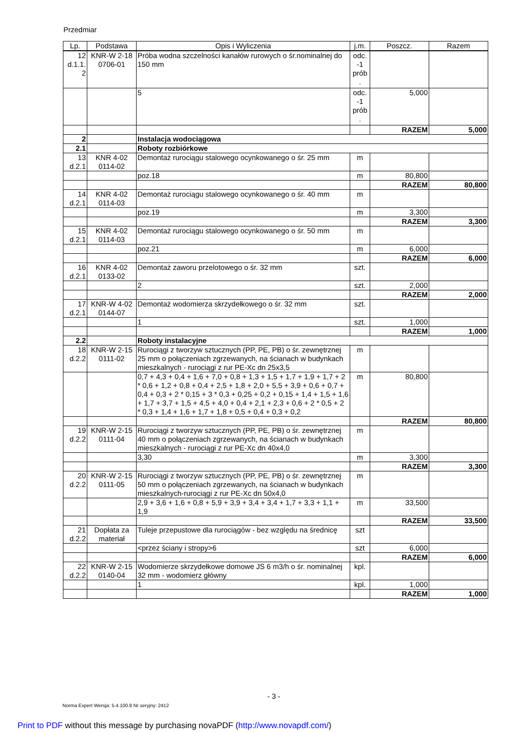Przedmiar
| Lp. | Podstawa | Opis i Wyliczenia | j.m. | Poszcz. | Razem |
| --- | --- | --- | --- | --- | --- |
| 12 d.1.1. 2 | KNR-W 2-18 0706-01 | Próba wodna szczelności kanałów rurowych o śr.nominalnej do 150 mm | odc. -1 prób . | | |
| | | 5 | odc. -1 prób . | 5,000 | |
| | | | | RAZEM | 5,000 |
| 2 | | Instalacja wodociągowa | | | |
| 2.1 | | Roboty rozbiórkowe | | | |
| 13 d.2.1 | KNR 4-02 0114-02 | Demontaż rurociągu stalowego ocynkowanego o śr. 25 mm | m | | |
| | | poz.18 | m | 80,800 | |
| | | | | RAZEM | 80,800 |
| 14 d.2.1 | KNR 4-02 0114-03 | Demontaż rurociągu stalowego ocynkowanego o śr. 40 mm | m | | |
| | | poz.19 | m | 3,300 | |
| | | | | RAZEM | 3,300 |
| 15 d.2.1 | KNR 4-02 0114-03 | Demontaż rurociągu stalowego ocynkowanego o śr. 50 mm | m | | |
| | | poz.21 | m | 6,000 | |
| | | | | RAZEM | 6,000 |
| 16 d.2.1 | KNR 4-02 0133-02 | Demontaż zaworu przelotowego o śr. 32 mm | szt. | | |
| | | 2 | szt. | 2,000 | |
| | | | | RAZEM | 2,000 |
| 17 d.2.1 | KNR-W 4-02 0144-07 | Demontaż wodomierza skrzydełkowego o śr. 32 mm | szt. | | |
| | | 1 | szt. | 1,000 | |
| | | | | RAZEM | 1,000 |
| 2.2 | | Roboty instalacyjne | | | |
| 18 d.2.2 | KNR-W 2-15 0111-02 | Rurociągi z tworzyw sztucznych (PP, PE, PB) o śr. zewnętrznej 25 mm o połączeniach zgrzewanych, na ścianach w budynkach mieszkalnych - rurociągi z rur PE-Xc dn 25x3,5 | m | | |
| | | 0,7 + 4,3 + 0,4 + 1,6 + 7,0 + 0,8 + 1,3 + 1,5 + 1,7 + 1,9 + 1,7 + 2 * 0,6 + 1,2 + 0,8 + 0,4 + 2,5 + 1,8 + 2,0 + 5,5 + 3,9 + 0,6 + 0,7 + 0,4 + 0,3 + 2 * 0,15 + 3 * 0,3 + 0,25 + 0,2 + 0,15 + 1,4 + 1,5 + 1,6 + 1,7 + 3,7 + 1,5 + 4,5 + 4,0 + 0,4 + 2,1 + 2,3 + 0,6 + 2 * 0,5 + 2 * 0,3 + 1,4 + 1,6 + 1,7 + 1,8 + 0,5 + 0,4 + 0,3 + 0,2 | m | 80,800 | |
| | | | | RAZEM | 80,800 |
| 19 d.2.2 | KNR-W 2-15 0111-04 | Rurociągi z tworzyw sztucznych (PP, PE, PB) o śr. zewnętrznej 40 mm o połączeniach zgrzewanych, na ścianach w budynkach mieszkalnych - rurociągi z rur PE-Xc dn 40x4,0 | m | | |
| | | 3,30 | m | 3,300 | |
| | | | | RAZEM | 3,300 |
| 20 d.2.2 | KNR-W 2-15 0111-05 | Rurociągi z tworzyw sztucznych (PP, PE, PB) o śr. zewnętrznej 50 mm o połączeniach zgrzewanych, na ścianach w budynkach mieszkalnych-rurociągi z rur PE-Xc dn 50x4,0 | m | | |
| | | 2,9 + 3,6 + 1,6 + 0,8 + 5,9 + 3,9 + 3,4 + 3,4 + 1,7 + 3,3 + 1,1 + 1,9 | m | 33,500 | |
| | | | | RAZEM | 33,500 |
| 21 d.2.2 | Dopłata za materiał | Tuleje przepustowe dla rurociągów - bez względu na średnicę | szt | | |
| | | <przez ściany i stropy>6 | szt | 6,000 | |
| | | | | RAZEM | 6,000 |
| 22 d.2.2 | KNR-W 2-15 0140-04 | Wodomierze skrzydełkowe domowe JS 6 m3/h o śr. nominalnej 32 mm - wodomierz główny | kpl. | | |
| | | 1 | kpl. | 1,000 | |
| | | | | RAZEM | 1,000 |
- 3 -
Norma Expert Wersja: 5.4.100.8 Nr seryjny: 2412
Print to PDF without this message by purchasing novaPDF (http://www.novapdf.com/)